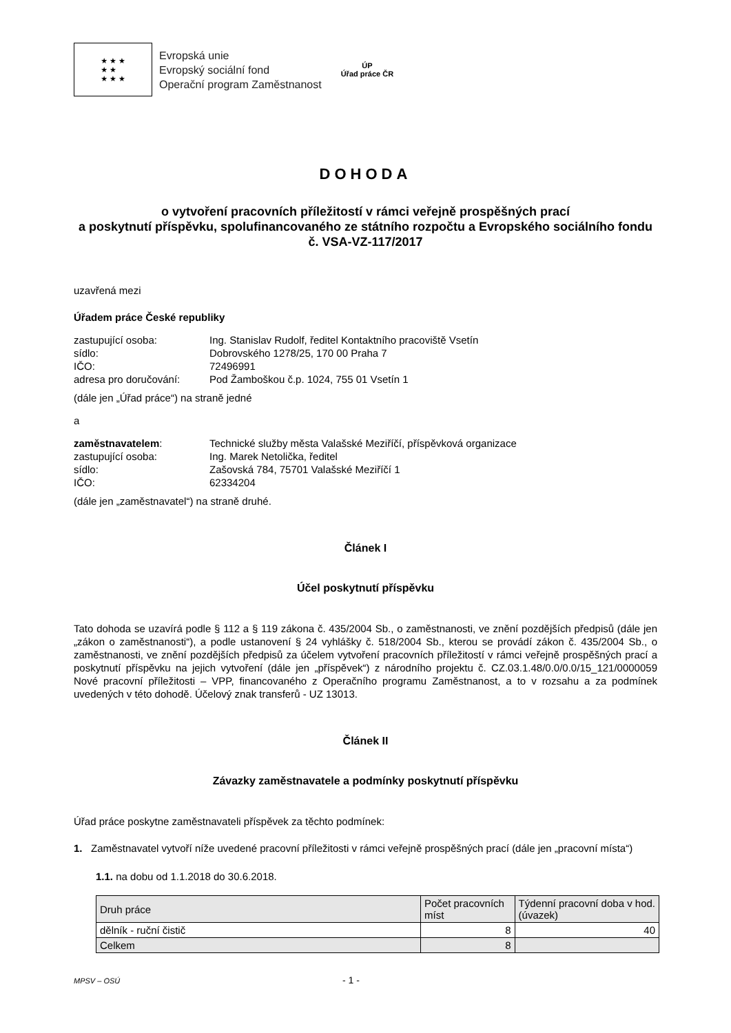★ ★ ★
★ ★
★ ★ ★
Evropská unie
Evropský sociální fond
Operační program Zaměstnanost
ÚP
Úřad práce ČR
DOHODA
o vytvoření pracovních příležitostí v rámci veřejně prospěšných prací
a poskytnutí příspěvku, spolufinancovaného ze státního rozpočtu a Evropského sociálního fondu
č. VSA-VZ-117/2017
uzavřená mezi
Úřadem práce České republiky
zastupující osoba:
Ing. Stanislav Rudolf, ředitel Kontaktního pracoviště Vsetín
sídlo:
Dobrovského 1278/25, 170 00 Praha 7
IČO:
72496991
adresa pro doručování:
Pod Žamboškou č.p. 1024, 755 01 Vsetín 1
(dále jen „Úřad práce“) na straně jedné
a
zaměstnavatelem:
Technické služby města Valašské Meziříčí, příspěvková organizace
zastupující osoba:
Ing. Marek Netolička, ředitel
sídlo:
Zašovská 784, 75701 Valašské Meziříčí 1
IČO:
62334204
(dále jen „zaměstnavatel“) na straně druhé.
Článek I
Účel poskytnutí příspěvku
Tato dohoda se uzavírá podle § 112 a § 119 zákona č. 435/2004 Sb., o zaměstnanosti, ve znění pozdějších předpisů (dále jen „zákon o zaměstnanosti“), a podle ustanovení § 24 vyhlášky č. 518/2004 Sb., kterou se provádí zákon č. 435/2004 Sb., o zaměstnanosti, ve znění pozdějších předpisů za účelem vytvoření pracovních příležitostí v rámci veřejně prospěšných prací a poskytnutí příspěvku na jejich vytvoření (dále jen „příspěvek“) z národního projektu č. CZ.03.1.48/0.0/0.0/15_121/0000059 Nové pracovní příležitosti – VPP, financovaného z Operačního programu Zaměstnanost, a to v rozsahu a za podmínek uvedených v této dohodě. Účelový znak transferů - UZ 13013.
Článek II
Závazky zaměstnavatele a podmínky poskytnutí příspěvku
Úřad práce poskytne zaměstnavateli příspěvek za těchto podmínek:
1. Zaměstnavatel vytvoří níže uvedené pracovní příležitosti v rámci veřejně prospěšných prací (dále jen „pracovní místa“)
1.1. na dobu od 1.1.2018 do 30.6.2018.
| Druh práce | Počet pracovních míst | Týdenní pracovní doba v hod. (úvazek) |
| dělník - ruční čistič | 8 | 40 |
| Celkem | 8 | |
MPSV – OSÚ - 1 -